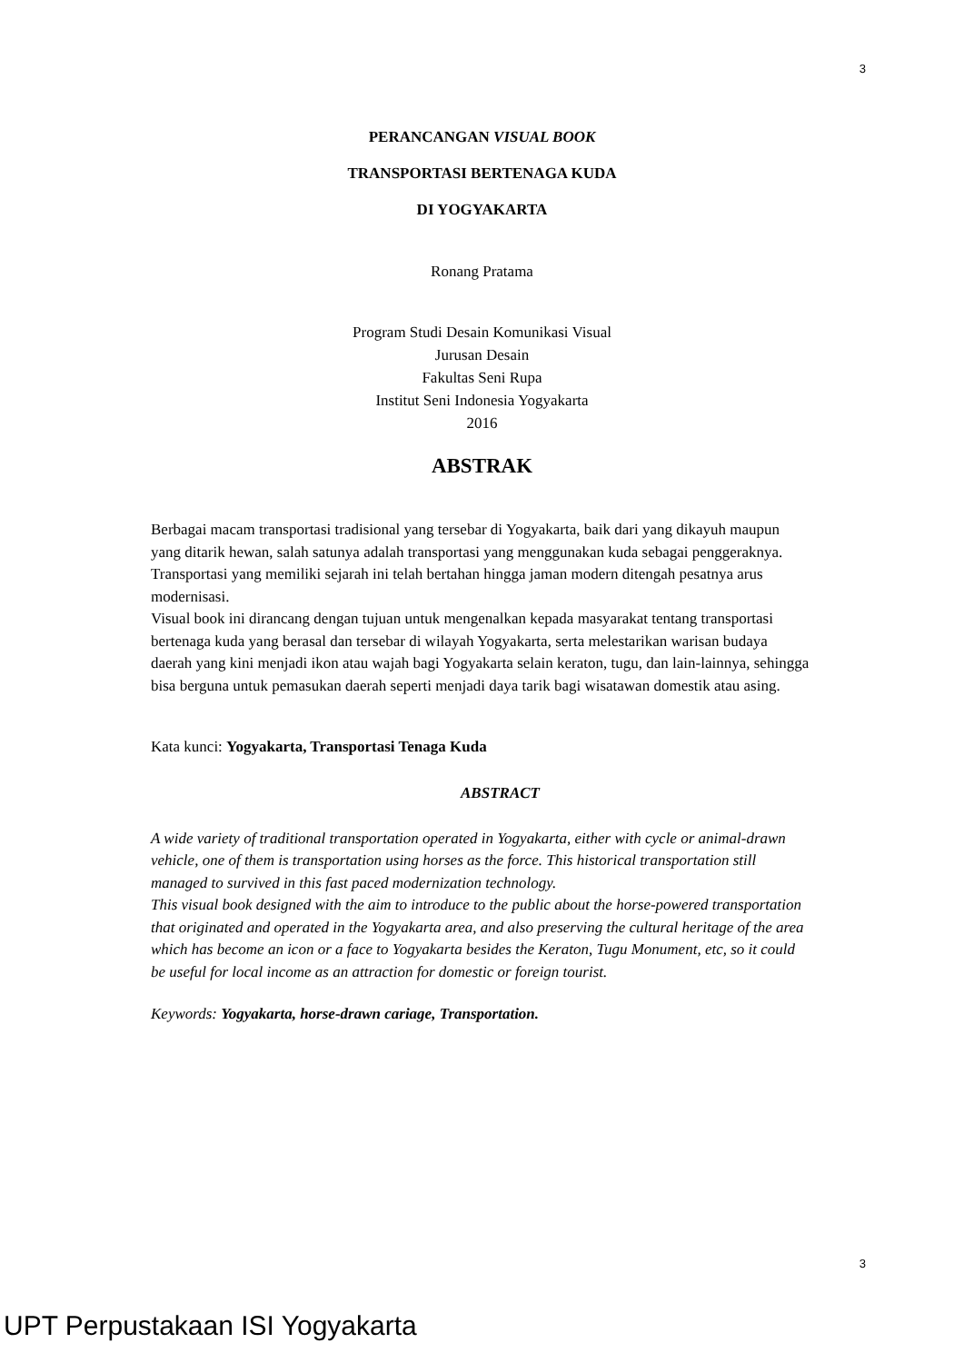3
PERANCANGAN VISUAL BOOK
TRANSPORTASI BERTENAGA KUDA
DI YOGYAKARTA
Ronang Pratama
Program Studi Desain Komunikasi Visual
Jurusan Desain
Fakultas Seni Rupa
Institut Seni Indonesia Yogyakarta
2016
ABSTRAK
Berbagai macam transportasi tradisional yang tersebar di Yogyakarta, baik dari yang dikayuh maupun yang ditarik hewan, salah satunya adalah transportasi yang menggunakan kuda sebagai penggeraknya. Transportasi yang memiliki sejarah ini telah bertahan hingga jaman modern ditengah pesatnya arus modernisasi.
Visual book ini dirancang dengan tujuan untuk mengenalkan kepada masyarakat tentang transportasi bertenaga kuda yang berasal dan tersebar di wilayah Yogyakarta, serta melestarikan warisan budaya daerah yang kini menjadi ikon atau wajah bagi Yogyakarta selain keraton, tugu, dan lain-lainnya, sehingga bisa berguna untuk pemasukan daerah seperti menjadi daya tarik bagi wisatawan domestik atau asing.
Kata kunci: Yogyakarta, Transportasi Tenaga Kuda
ABSTRACT
A wide variety of traditional transportation operated in Yogyakarta, either with cycle or animal-drawn vehicle, one of them is transportation using horses as the force. This historical transportation still managed to survived in this fast paced modernization technology.
This visual book designed with the aim to introduce to the public about the horse-powered transportation that originated and operated in the Yogyakarta area, and also preserving the cultural heritage of the area which has become an icon or a face to Yogyakarta besides the Keraton, Tugu Monument, etc, so it could be useful for local income as an attraction for domestic or foreign tourist.
Keywords: Yogyakarta, horse-drawn cariage, Transportation.
3
UPT Perpustakaan ISI Yogyakarta